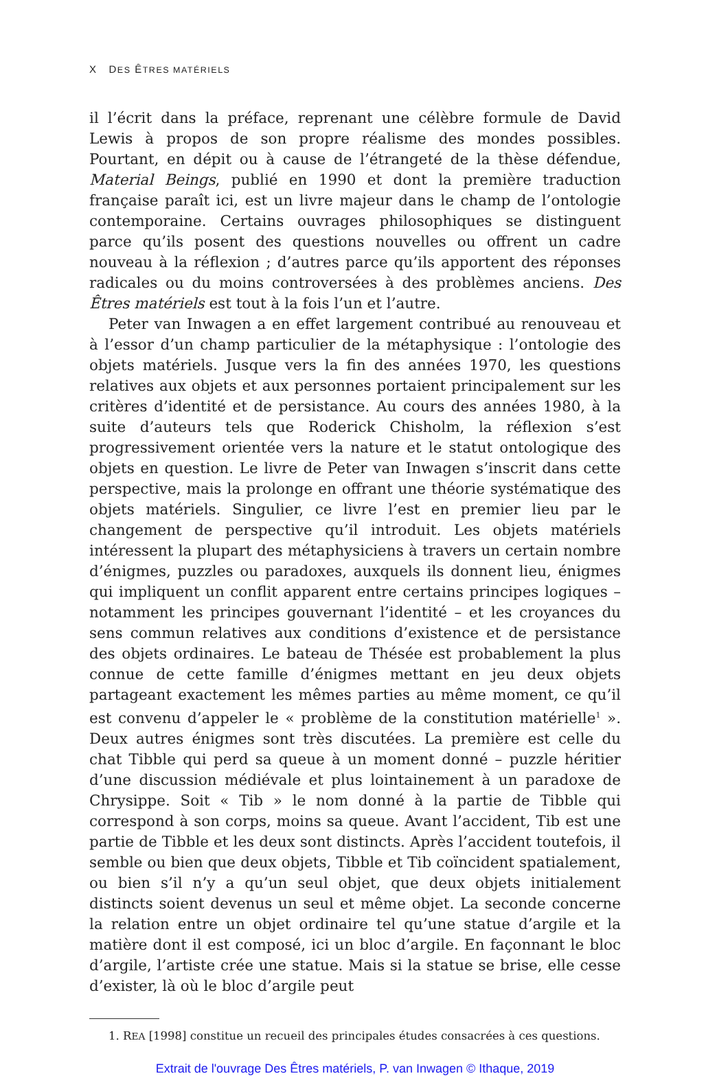X DES ÊTRES MATÉRIELS
il l’écrit dans la préface, reprenant une célèbre formule de David Lewis à propos de son propre réalisme des mondes possibles. Pourtant, en dépit ou à cause de l’étrangeté de la thèse défendue, Material Beings, publié en 1990 et dont la première traduction française paraît ici, est un livre majeur dans le champ de l’ontologie contemporaine. Certains ouvrages philosophiques se distinguent parce qu’ils posent des questions nouvelles ou offrent un cadre nouveau à la réflexion ; d’autres parce qu’ils apportent des réponses radicales ou du moins controversées à des problèmes anciens. Des Êtres matériels est tout à la fois l’un et l’autre.
Peter van Inwagen a en effet largement contribué au renouveau et à l’essor d’un champ particulier de la métaphysique : l’ontologie des objets matériels. Jusque vers la fin des années 1970, les questions relatives aux objets et aux personnes portaient principalement sur les critères d’identité et de persistance. Au cours des années 1980, à la suite d’auteurs tels que Roderick Chisholm, la réflexion s’est progressivement orientée vers la nature et le statut ontologique des objets en question. Le livre de Peter van Inwagen s’inscrit dans cette perspective, mais la prolonge en offrant une théorie systématique des objets matériels. Singulier, ce livre l’est en premier lieu par le changement de perspective qu’il introduit. Les objets matériels intéressent la plupart des métaphysiciens à travers un certain nombre d’énigmes, puzzles ou paradoxes, auxquels ils donnent lieu, énigmes qui impliquent un conflit apparent entre certains principes logiques – notamment les principes gouvernant l’identité – et les croyances du sens commun relatives aux conditions d’existence et de persistance des objets ordinaires. Le bateau de Thésée est probablement la plus connue de cette famille d’énigmes mettant en jeu deux objets partageant exactement les mêmes parties au même moment, ce qu’il est convenu d’appeler le « problème de la constitution matérielle<sup>1</sup> ». Deux autres énigmes sont très discutées. La première est celle du chat Tibble qui perd sa queue à un moment donné – puzzle héritier d’une discussion médiévale et plus lointainement à un paradoxe de Chrysippe. Soit « Tib » le nom donné à la partie de Tibble qui correspond à son corps, moins sa queue. Avant l’accident, Tib est une partie de Tibble et les deux sont distincts. Après l’accident toutefois, il semble ou bien que deux objets, Tibble et Tib coïncident spatialement, ou bien s’il n’y a qu’un seul objet, que deux objets initialement distincts soient devenus un seul et même objet. La seconde concerne la relation entre un objet ordinaire tel qu’une statue d’argile et la matière dont il est composé, ici un bloc d’argile. En façonnant le bloc d’argile, l’artiste crée une statue. Mais si la statue se brise, elle cesse d’exister, là où le bloc d’argile peut
1. REA [1998] constitue un recueil des principales études consacrées à ces questions.
Extrait de l'ouvrage Des Êtres matériels, P. van Inwagen © Ithaque, 2019